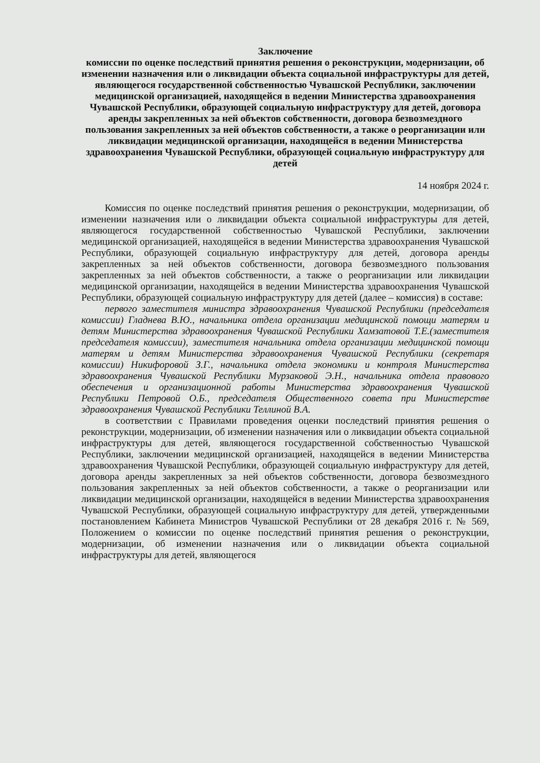Заключение
комиссии по оценке последствий принятия решения о реконструкции, модернизации, об изменении назначения или о ликвидации объекта социальной инфраструктуры для детей, являющегося государственной собственностью Чувашской Республики, заключении медицинской организацией, находящейся в ведении Министерства здравоохранения Чувашской Республики, образующей социальную инфраструктуру для детей, договора аренды закрепленных за ней объектов собственности, договора безвозмездного пользования закрепленных за ней объектов собственности, а также о реорганизации или ликвидации медицинской организации, находящейся в ведении Министерства здравоохранения Чувашской Республики, образующей социальную инфраструктуру для детей
14 ноября 2024 г.
Комиссия по оценке последствий принятия решения о реконструкции, модернизации, об изменении назначения или о ликвидации объекта социальной инфраструктуры для детей, являющегося государственной собственностью Чувашской Республики, заключении медицинской организацией, находящейся в ведении Министерства здравоохранения Чувашской Республики, образующей социальную инфраструктуру для детей, договора аренды закрепленных за ней объектов собственности, договора безвозмездного пользования закрепленных за ней объектов собственности, а также о реорганизации или ликвидации медицинской организации, находящейся в ведении Министерства здравоохранения Чувашской Республики, образующей социальную инфраструктуру для детей (далее – комиссия) в составе:
первого заместителя министра здравоохранения Чувашской Республики (председателя комиссии) Гладнева В.Ю., начальника отдела организации медицинской помощи матерям и детям Министерства здравоохранения Чувашской Республики Хамзатовой Т.Е.(заместителя председателя комиссии), заместителя начальника отдела организации медицинской помощи матерям и детям Министерства здравоохранения Чувашской Республики (секретаря комиссии) Никифоровой З.Г., начальника отдела экономики и контроля Министерства здравоохранения Чувашской Республики Мурзаковой Э.Н., начальника отдела правового обеспечения и организационной работы Министерства здравоохранения Чувашской Республики Петровой О.Б., председателя Общественного совета при Министерстве здравоохранения Чувашской Республики Теллиной В.А.
в соответствии с Правилами проведения оценки последствий принятия решения о реконструкции, модернизации, об изменении назначения или о ликвидации объекта социальной инфраструктуры для детей, являющегося государственной собственностью Чувашской Республики, заключении медицинской организацией, находящейся в ведении Министерства здравоохранения Чувашской Республики, образующей социальную инфраструктуру для детей, договора аренды закрепленных за ней объектов собственности, договора безвозмездного пользования закрепленных за ней объектов собственности, а также о реорганизации или ликвидации медицинской организации, находящейся в ведении Министерства здравоохранения Чувашской Республики, образующей социальную инфраструктуру для детей, утвержденными постановлением Кабинета Министров Чувашской Республики от 28 декабря 2016 г. № 569, Положением о комиссии по оценке последствий принятия решения о реконструкции, модернизации, об изменении назначения или о ликвидации объекта социальной инфраструктуры для детей, являющегося